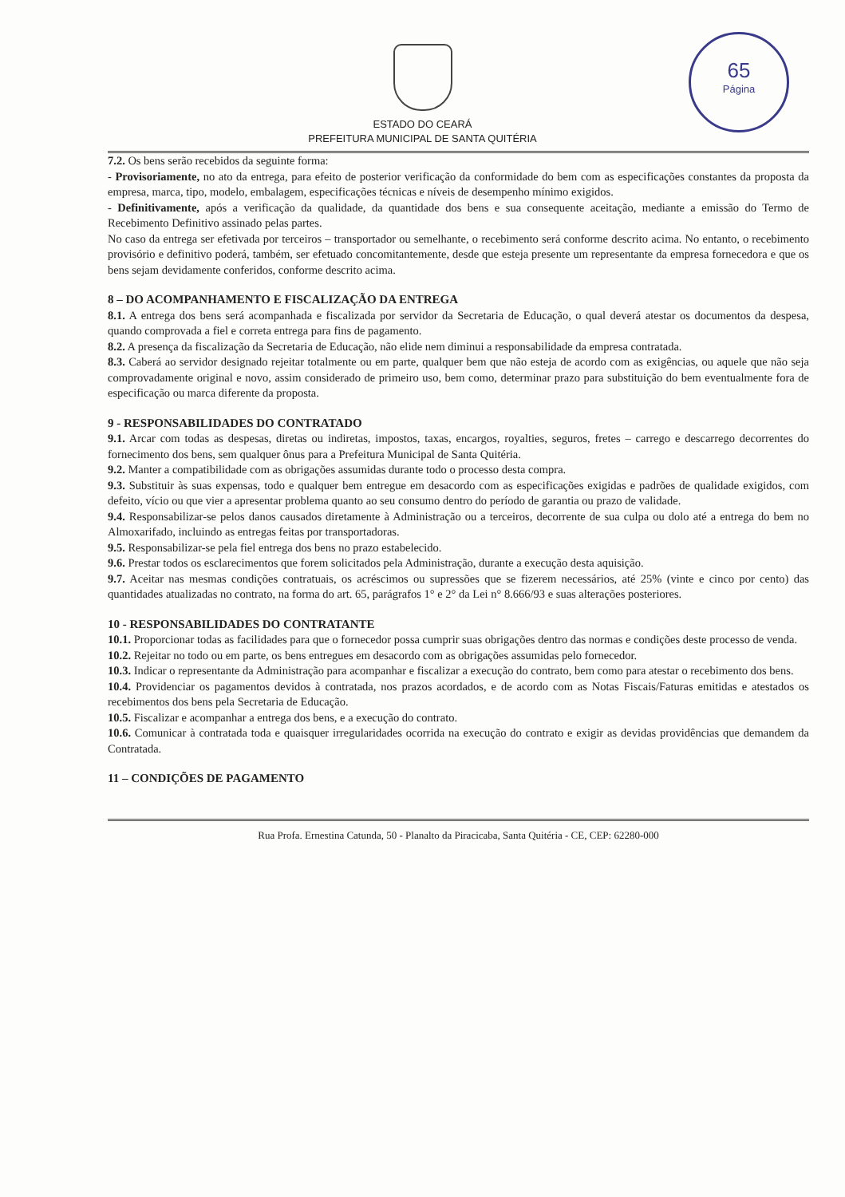65
Página
ESTADO DO CEARÁ
PREFEITURA MUNICIPAL DE SANTA QUITÉRIA
7.2. Os bens serão recebidos da seguinte forma:
- Provisoriamente, no ato da entrega, para efeito de posterior verificação da conformidade do bem com as especificações constantes da proposta da empresa, marca, tipo, modelo, embalagem, especificações técnicas e níveis de desempenho mínimo exigidos.
- Definitivamente, após a verificação da qualidade, da quantidade dos bens e sua consequente aceitação, mediante a emissão do Termo de Recebimento Definitivo assinado pelas partes.
No caso da entrega ser efetivada por terceiros – transportador ou semelhante, o recebimento será conforme descrito acima. No entanto, o recebimento provisório e definitivo poderá, também, ser efetuado concomitantemente, desde que esteja presente um representante da empresa fornecedora e que os bens sejam devidamente conferidos, conforme descrito acima.
8 – DO ACOMPANHAMENTO E FISCALIZAÇÃO DA ENTREGA
8.1. A entrega dos bens será acompanhada e fiscalizada por servidor da Secretaria de Educação, o qual deverá atestar os documentos da despesa, quando comprovada a fiel e correta entrega para fins de pagamento.
8.2. A presença da fiscalização da Secretaria de Educação, não elide nem diminui a responsabilidade da empresa contratada.
8.3. Caberá ao servidor designado rejeitar totalmente ou em parte, qualquer bem que não esteja de acordo com as exigências, ou aquele que não seja comprovadamente original e novo, assim considerado de primeiro uso, bem como, determinar prazo para substituição do bem eventualmente fora de especificação ou marca diferente da proposta.
9 - RESPONSABILIDADES DO CONTRATADO
9.1. Arcar com todas as despesas, diretas ou indiretas, impostos, taxas, encargos, royalties, seguros, fretes – carrego e descarrego decorrentes do fornecimento dos bens, sem qualquer ônus para a Prefeitura Municipal de Santa Quitéria.
9.2. Manter a compatibilidade com as obrigações assumidas durante todo o processo desta compra.
9.3. Substituir às suas expensas, todo e qualquer bem entregue em desacordo com as especificações exigidas e padrões de qualidade exigidos, com defeito, vício ou que vier a apresentar problema quanto ao seu consumo dentro do período de garantia ou prazo de validade.
9.4. Responsabilizar-se pelos danos causados diretamente à Administração ou a terceiros, decorrente de sua culpa ou dolo até a entrega do bem no Almoxarifado, incluindo as entregas feitas por transportadoras.
9.5. Responsabilizar-se pela fiel entrega dos bens no prazo estabelecido.
9.6. Prestar todos os esclarecimentos que forem solicitados pela Administração, durante a execução desta aquisição.
9.7. Aceitar nas mesmas condições contratuais, os acréscimos ou supressões que se fizerem necessários, até 25% (vinte e cinco por cento) das quantidades atualizadas no contrato, na forma do art. 65, parágrafos 1° e 2° da Lei n° 8.666/93 e suas alterações posteriores.
10 - RESPONSABILIDADES DO CONTRATANTE
10.1. Proporcionar todas as facilidades para que o fornecedor possa cumprir suas obrigações dentro das normas e condições deste processo de venda.
10.2. Rejeitar no todo ou em parte, os bens entregues em desacordo com as obrigações assumidas pelo fornecedor.
10.3. Indicar o representante da Administração para acompanhar e fiscalizar a execução do contrato, bem como para atestar o recebimento dos bens.
10.4. Providenciar os pagamentos devidos à contratada, nos prazos acordados, e de acordo com as Notas Fiscais/Faturas emitidas e atestados os recebimentos dos bens pela Secretaria de Educação.
10.5. Fiscalizar e acompanhar a entrega dos bens, e a execução do contrato.
10.6. Comunicar à contratada toda e quaisquer irregularidades ocorrida na execução do contrato e exigir as devidas providências que demandem da Contratada.
11 – CONDIÇÕES DE PAGAMENTO
Rua Profa. Ernestina Catunda, 50 - Planalto da Piracicaba, Santa Quitéria - CE, CEP: 62280-000